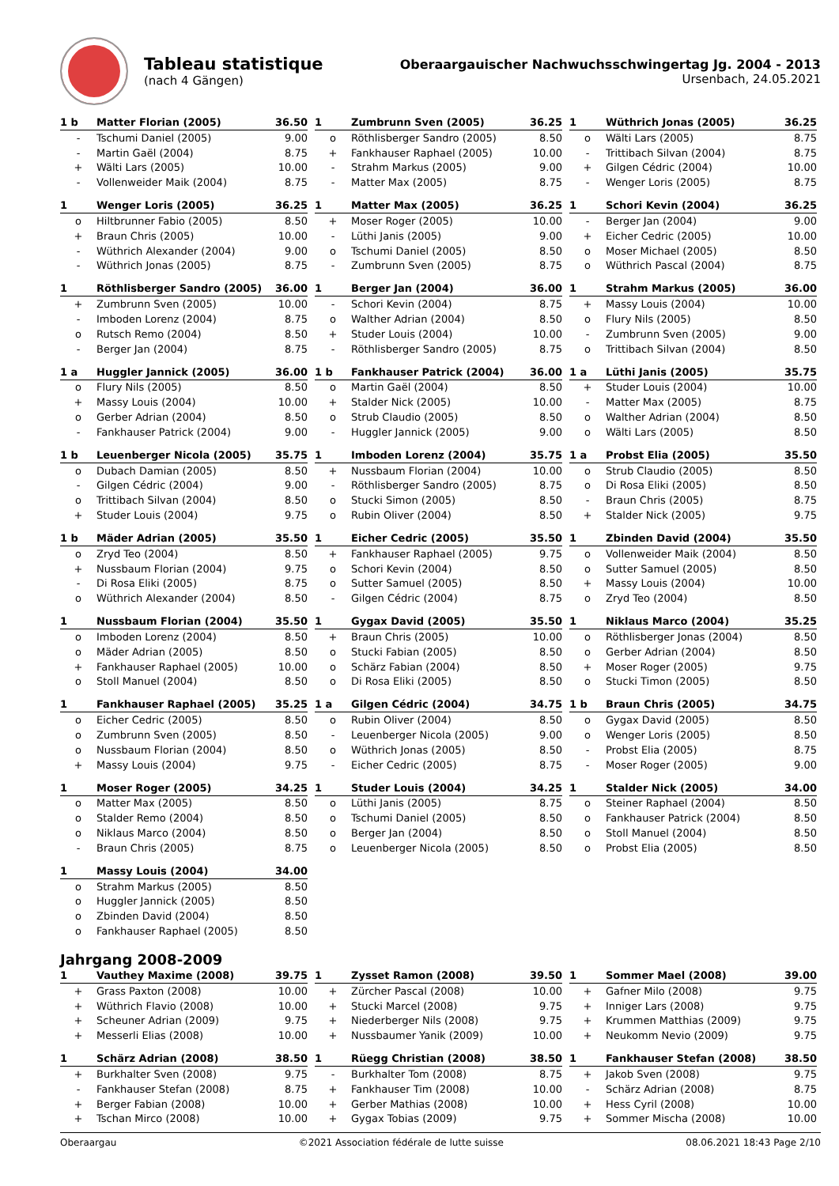Tableau statistique
(nach 4 Gängen)
Oberaargauischer Nachwuchsschwingertag Jg. 2004 - 2013
Ursenbach, 24.05.2021
| 1 b | Matter Florian (2005) | 36.50 |
| --- | --- | --- |
| - | Tschumi Daniel (2005) | 9.00 |
| - | Martin Gaël (2004) | 8.75 |
| + | Wälti Lars (2005) | 10.00 |
| - | Vollenweider Maik (2004) | 8.75 |
| 1 | Zumbrunn Sven (2005) | 36.25 |
| --- | --- | --- |
| o | Röthlisberger Sandro (2005) | 8.50 |
| + | Fankhauser Raphael (2005) | 10.00 |
| - | Strahm Markus (2005) | 9.00 |
| - | Matter Max (2005) | 8.75 |
| 1 | Wüthrich Jonas (2005) | 36.25 |
| --- | --- | --- |
| o | Wälti Lars (2005) | 8.75 |
| - | Trittibach Silvan (2004) | 8.75 |
| + | Gilgen Cédric (2004) | 10.00 |
| - | Wenger Loris (2005) | 8.75 |
| 1 | Wenger Loris (2005) | 36.25 |
| --- | --- | --- |
| o | Hiltbrunner Fabio (2005) | 8.50 |
| + | Braun Chris (2005) | 10.00 |
| - | Wüthrich Alexander (2004) | 9.00 |
| - | Wüthrich Jonas (2005) | 8.75 |
| 1 | Matter Max (2005) | 36.25 |
| --- | --- | --- |
| + | Moser Roger (2005) | 10.00 |
| - | Lüthi Janis (2005) | 9.00 |
| o | Tschumi Daniel (2005) | 8.50 |
| - | Zumbrunn Sven (2005) | 8.75 |
| 1 | Schori Kevin (2004) | 36.25 |
| --- | --- | --- |
| - | Berger Jan (2004) | 9.00 |
| + | Eicher Cedric (2005) | 10.00 |
| o | Moser Michael (2005) | 8.50 |
| o | Wüthrich Pascal (2004) | 8.75 |
| 1 | Röthlisberger Sandro (2005) | 36.00 |
| --- | --- | --- |
| + | Zumbrunn Sven (2005) | 10.00 |
| - | Imboden Lorenz (2004) | 8.75 |
| o | Rutsch Remo (2004) | 8.50 |
| - | Berger Jan (2004) | 8.75 |
| 1 | Berger Jan (2004) | 36.00 |
| --- | --- | --- |
| - | Schori Kevin (2004) | 8.75 |
| o | Walther Adrian (2004) | 8.50 |
| + | Studer Louis (2004) | 10.00 |
| - | Röthlisberger Sandro (2005) | 8.75 |
| 1 | Strahm Markus (2005) | 36.00 |
| --- | --- | --- |
| + | Massy Louis (2004) | 10.00 |
| o | Flury Nils (2005) | 8.50 |
| - | Zumbrunn Sven (2005) | 9.00 |
| o | Trittibach Silvan (2004) | 8.50 |
| 1 a | Huggler Jannick (2005) | 36.00 |
| --- | --- | --- |
| o | Flury Nils (2005) | 8.50 |
| + | Massy Louis (2004) | 10.00 |
| o | Gerber Adrian (2004) | 8.50 |
| - | Fankhauser Patrick (2004) | 9.00 |
| 1 b | Fankhauser Patrick (2004) | 36.00 |
| --- | --- | --- |
| o | Martin Gaël (2004) | 8.50 |
| + | Stalder Nick (2005) | 10.00 |
| o | Strub Claudio (2005) | 8.50 |
| - | Huggler Jannick (2005) | 9.00 |
| 1 a | Lüthi Janis (2005) | 35.75 |
| --- | --- | --- |
| + | Studer Louis (2004) | 10.00 |
| - | Matter Max (2005) | 8.75 |
| o | Walther Adrian (2004) | 8.50 |
| o | Wälti Lars (2005) | 8.50 |
| 1 b | Leuenberger Nicola (2005) | 35.75 |
| --- | --- | --- |
| o | Dubach Damian (2005) | 8.50 |
| - | Gilgen Cédric (2004) | 9.00 |
| o | Trittibach Silvan (2004) | 8.50 |
| + | Studer Louis (2004) | 9.75 |
| 1 | Imboden Lorenz (2004) | 35.75 |
| --- | --- | --- |
| + | Nussbaum Florian (2004) | 10.00 |
| - | Röthlisberger Sandro (2005) | 8.75 |
| o | Stucki Simon (2005) | 8.50 |
| o | Rubin Oliver (2004) | 8.50 |
| 1 a | Probst Elia (2005) | 35.50 |
| --- | --- | --- |
| o | Strub Claudio (2005) | 8.50 |
| o | Di Rosa Eliki (2005) | 8.50 |
| - | Braun Chris (2005) | 8.75 |
| + | Stalder Nick (2005) | 9.75 |
| 1 b | Mäder Adrian (2005) | 35.50 |
| --- | --- | --- |
| o | Zryd Teo (2004) | 8.50 |
| + | Nussbaum Florian (2004) | 9.75 |
| - | Di Rosa Eliki (2005) | 8.75 |
| o | Wüthrich Alexander (2004) | 8.50 |
| 1 | Eicher Cedric (2005) | 35.50 |
| --- | --- | --- |
| + | Fankhauser Raphael (2005) | 9.75 |
| o | Schori Kevin (2004) | 8.50 |
| o | Sutter Samuel (2005) | 8.50 |
| - | Gilgen Cédric (2004) | 8.75 |
| 1 | Zbinden David (2004) | 35.50 |
| --- | --- | --- |
| o | Vollenweider Maik (2004) | 8.50 |
| o | Sutter Samuel (2005) | 8.50 |
| + | Massy Louis (2004) | 10.00 |
| o | Zryd Teo (2004) | 8.50 |
| 1 | Nussbaum Florian (2004) | 35.50 |
| --- | --- | --- |
| o | Imboden Lorenz (2004) | 8.50 |
| o | Mäder Adrian (2005) | 8.50 |
| + | Fankhauser Raphael (2005) | 10.00 |
| o | Stoll Manuel (2004) | 8.50 |
| 1 | Gygax David (2005) | 35.50 |
| --- | --- | --- |
| + | Braun Chris (2005) | 10.00 |
| o | Stucki Fabian (2005) | 8.50 |
| o | Schärz Fabian (2004) | 8.50 |
| o | Di Rosa Eliki (2005) | 8.50 |
| 1 | Niklaus Marco (2004) | 35.25 |
| --- | --- | --- |
| o | Röthlisberger Jonas (2004) | 8.50 |
| o | Gerber Adrian (2004) | 8.50 |
| + | Moser Roger (2005) | 9.75 |
| o | Stucki Timon (2005) | 8.50 |
| 1 | Fankhauser Raphael (2005) | 35.25 |
| --- | --- | --- |
| o | Eicher Cedric (2005) | 8.50 |
| o | Zumbrunn Sven (2005) | 8.50 |
| o | Nussbaum Florian (2004) | 8.50 |
| + | Massy Louis (2004) | 9.75 |
| 1 a | Gilgen Cédric (2004) | 34.75 |
| --- | --- | --- |
| o | Rubin Oliver (2004) | 8.50 |
| - | Leuenberger Nicola (2005) | 9.00 |
| o | Wüthrich Jonas (2005) | 8.50 |
| - | Eicher Cedric (2005) | 8.75 |
| 1 b | Braun Chris (2005) | 34.75 |
| --- | --- | --- |
| o | Gygax David (2005) | 8.50 |
| o | Wenger Loris (2005) | 8.50 |
| - | Probst Elia (2005) | 8.75 |
| - | Moser Roger (2005) | 9.00 |
| 1 | Moser Roger (2005) | 34.25 |
| --- | --- | --- |
| o | Matter Max (2005) | 8.50 |
| o | Stalder Remo (2004) | 8.50 |
| o | Niklaus Marco (2004) | 8.50 |
| - | Braun Chris (2005) | 8.75 |
| 1 | Studer Louis (2004) | 34.25 |
| --- | --- | --- |
| o | Lüthi Janis (2005) | 8.75 |
| o | Tschumi Daniel (2005) | 8.50 |
| o | Berger Jan (2004) | 8.50 |
| o | Leuenberger Nicola (2005) | 8.50 |
| 1 | Stalder Nick (2005) | 34.00 |
| --- | --- | --- |
| o | Steiner Raphael (2004) | 8.50 |
| o | Fankhauser Patrick (2004) | 8.50 |
| o | Stoll Manuel (2004) | 8.50 |
| o | Probst Elia (2005) | 8.50 |
| 1 | Massy Louis (2004) | 34.00 |
| --- | --- | --- |
| o | Strahm Markus (2005) | 8.50 |
| o | Huggler Jannick (2005) | 8.50 |
| o | Zbinden David (2004) | 8.50 |
| o | Fankhauser Raphael (2005) | 8.50 |
Jahrgang 2008-2009
| 1 | Vauthey Maxime (2008) | 39.75 |
| --- | --- | --- |
| + | Grass Paxton (2008) | 10.00 |
| + | Wüthrich Flavio (2008) | 10.00 |
| + | Scheuner Adrian (2009) | 9.75 |
| + | Messerli Elias (2008) | 10.00 |
| 1 | Zysset Ramon (2008) | 39.50 |
| --- | --- | --- |
| + | Zürcher Pascal (2008) | 10.00 |
| + | Stucki Marcel (2008) | 9.75 |
| + | Niederberger Nils (2008) | 9.75 |
| + | Nussbaumer Yanik (2009) | 10.00 |
| 1 | Sommer Mael (2008) | 39.00 |
| --- | --- | --- |
| + | Gafner Milo (2008) | 9.75 |
| + | Inniger Lars (2008) | 9.75 |
| + | Krummen Matthias (2009) | 9.75 |
| + | Neukomm Nevio (2009) | 9.75 |
| 1 | Schärz Adrian (2008) | 38.50 |
| --- | --- | --- |
| + | Burkhalter Sven (2008) | 9.75 |
| - | Fankhauser Stefan (2008) | 8.75 |
| + | Berger Fabian (2008) | 10.00 |
| + | Tschan Mirco (2008) | 10.00 |
| 1 | Rüegg Christian (2008) | 38.50 |
| --- | --- | --- |
| - | Burkhalter Tom (2008) | 8.75 |
| + | Fankhauser Tim (2008) | 10.00 |
| + | Gerber Mathias (2008) | 10.00 |
| + | Gygax Tobias (2009) | 9.75 |
| 1 | Fankhauser Stefan (2008) | 38.50 |
| --- | --- | --- |
| + | Jakob Sven (2008) | 9.75 |
| - | Schärz Adrian (2008) | 8.75 |
| + | Hess Cyril (2008) | 10.00 |
| + | Sommer Mischa (2008) | 10.00 |
Oberaargau ©2021 Association fédérale de lutte suisse 08.06.2021 18:43 Page 2/10